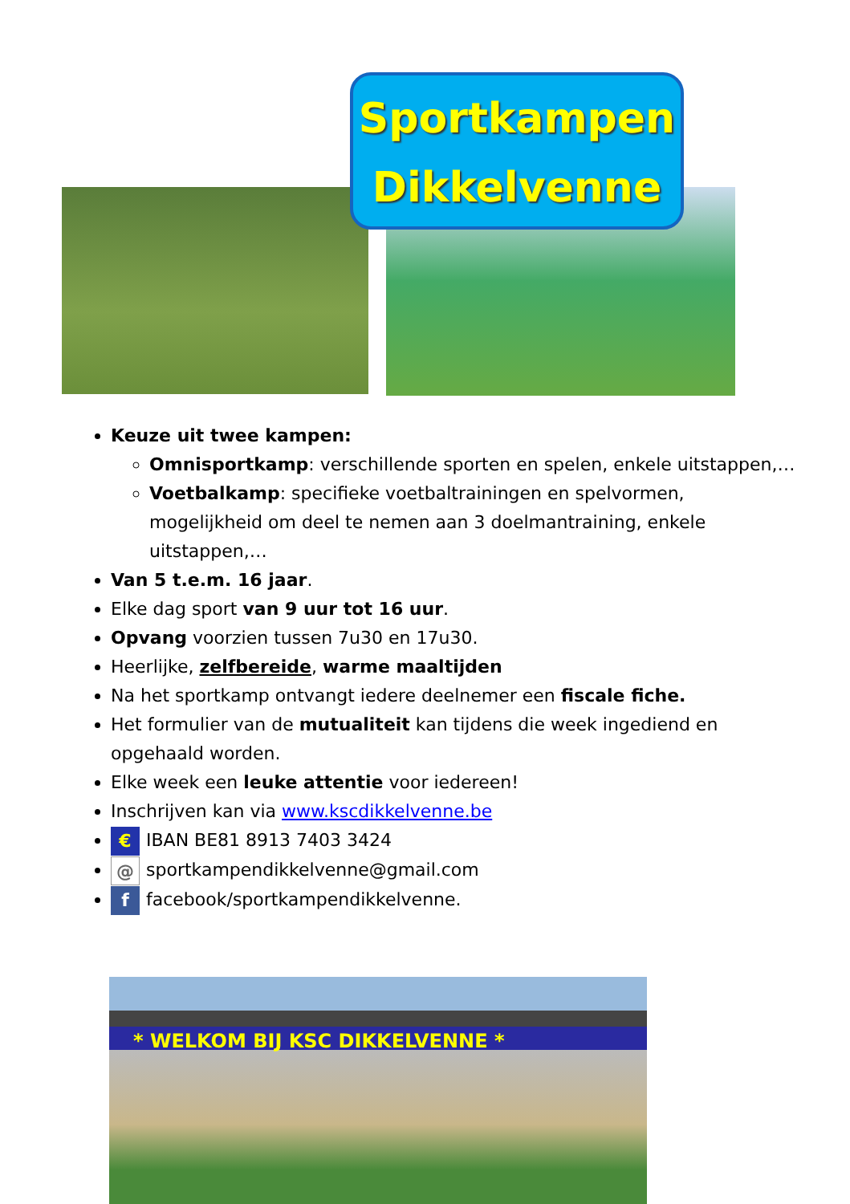Sportkampen
Dikkelvenne
Keuze uit twee kampen:
Omnisportkamp: verschillende sporten en spelen, enkele uitstappen,…
Voetbalkamp: specifieke voetbaltrainingen en spelvormen, mogelijkheid om deel te nemen aan 3 doelmantraining, enkele uitstappen,…
Van 5 t.e.m. 16 jaar.
Elke dag sport van 9 uur tot 16 uur.
Opvang voorzien tussen 7u30 en 17u30.
Heerlijke, zelfbereide, warme maaltijden
Na het sportkamp ontvangt iedere deelnemer een fiscale fiche.
Het formulier van de mutualiteit kan tijdens die week ingediend en opgehaald worden.
Elke week een leuke attentie voor iedereen!
Inschrijven kan via www.kscdikkelvenne.be
€ IBAN BE81 8913 7403 3424
@ sportkampendikkelvenne@gmail.com
f facebook/sportkampendikkelvenne.
* WELKOM BIJ KSC DIKKELVENNE *